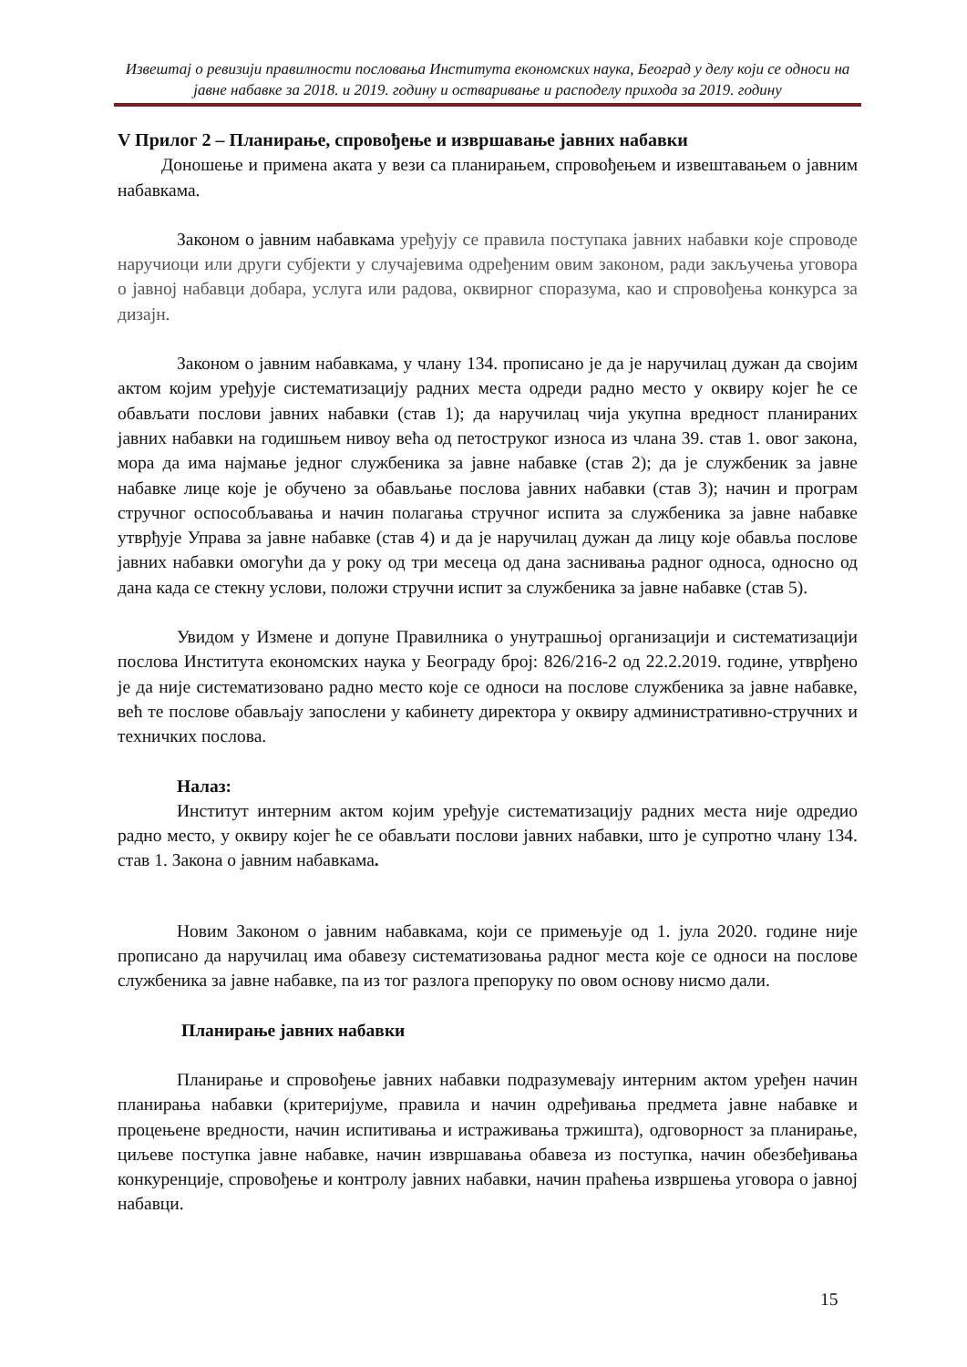Извештај о ревизији правилности пословања Института економских наука, Београд у делу који се односи на јавне набавке за 2018. и 2019. годину и остваривање и расподелу прихода за 2019. годину
V Прилог 2 – Планирање, спровођење и извршавање јавних набавки
Доношење и примена аката у вези са планирањем, спровођењем и извештавањем о јавним набавкама.
Законом о јавним набавкама уређују се правила поступака јавних набавки које спроводе наручиоци или други субјекти у случајевима одређеним овим законом, ради закључења уговора о јавној набавци добара, услуга или радова, оквирног споразума, као и спровођења конкурса за дизајн.
Законом о јавним набавкама, у члану 134. прописано је да је наручилац дужан да својим актом којим уређује систематизацију радних места одреди радно место у оквиру којег ће се обављати послови јавних набавки (став 1); да наручилац чија укупна вредност планираних јавних набавки на годишњем нивоу већа од петоструког износа из члана 39. став 1. овог закона, мора да има најмање једног службеника за јавне набавке (став 2); да је службеник за јавне набавке лице које је обучено за обављање послова јавних набавки (став 3); начин и програм стручног оспособљавања и начин полагања стручног испита за службеника за јавне набавке утврђује Управа за јавне набавке (став 4) и да је наручилац дужан да лицу које обавља послове јавних набавки омогући да у року од три месеца од дана заснивања радног односа, односно од дана када се стекну услови, положи стручни испит за службеника за јавне набавке (став 5).
Увидом у Измене и допуне Правилника о унутрашњој организацији и систематизацији послова Института економских наука у Београду број: 826/216-2 од 22.2.2019. године, утврђено је да није систематизовано радно место које се односи на послове службеника за јавне набавке, већ те послове обављају запослени у кабинету директора у оквиру административно-стручних и техничких послова.
Налаз:
Институт интерним актом којим уређује систематизацију радних места није одредио радно место, у оквиру којег ће се обављати послови јавних набавки, што је супротно члану 134. став 1. Закона о јавним набавкама.
Новим Законом о јавним набавкама, који се примењује од 1. јула 2020. године није прописано да наручилац има обавезу систематизовања радног места које се односи на послове службеника за јавне набавке, па из тог разлога препоруку по овом основу нисмо дали.
Планирање јавних набавки
Планирање и спровођење јавних набавки подразумевају интерним актом уређен начин планирања набавки (критеријуме, правила и начин одређивања предмета јавне набавке и процењене вредности, начин испитивања и истраживања тржишта), одговорност за планирање, циљеве поступка јавне набавке, начин извршавања обавеза из поступка, начин обезбеђивања конкуренције, спровођење и контролу јавних набавки, начин праћења извршења уговора о јавној набавци.
15